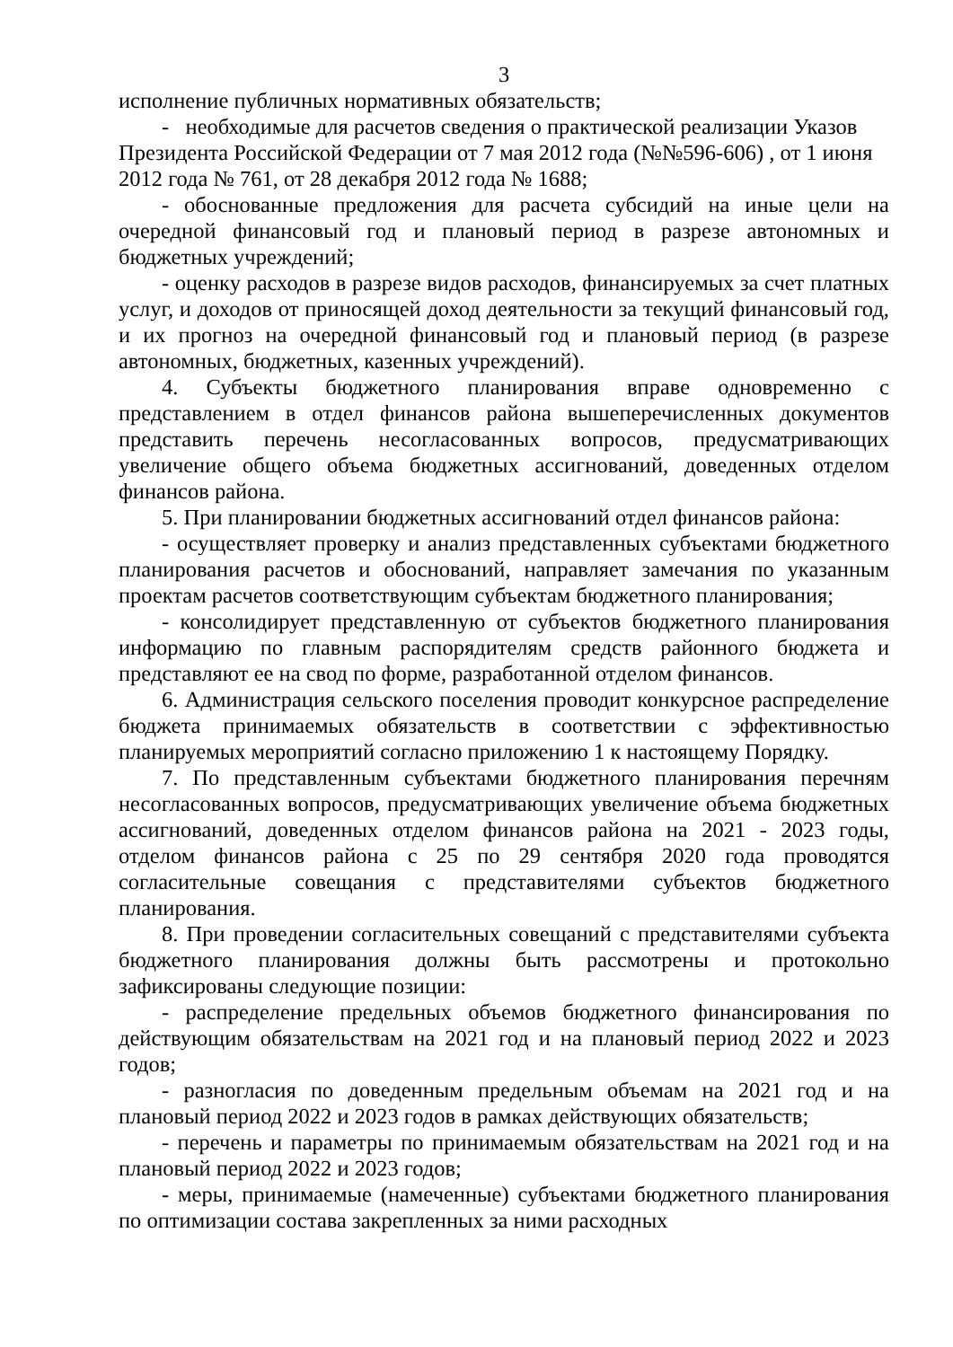3
исполнение публичных нормативных обязательств;
- необходимые для расчетов сведения о практической реализации Указов Президента Российской Федерации от 7 мая 2012 года (№№596-606) , от 1 июня 2012 года № 761, от 28 декабря 2012 года № 1688;
- обоснованные предложения для расчета субсидий на иные цели на очередной финансовый год и плановый период в разрезе автономных и бюджетных учреждений;
- оценку расходов в разрезе видов расходов, финансируемых за счет платных услуг, и доходов от приносящей доход деятельности за текущий финансовый год, и их прогноз на очередной финансовый год и плановый период (в разрезе автономных, бюджетных, казенных учреждений).
4. Субъекты бюджетного планирования вправе одновременно с представлением в отдел финансов района вышеперечисленных документов представить перечень несогласованных вопросов, предусматривающих увеличение общего объема бюджетных ассигнований, доведенных отделом финансов района.
5. При планировании бюджетных ассигнований отдел финансов района:
- осуществляет проверку и анализ представленных субъектами бюджетного планирования расчетов и обоснований, направляет замечания по указанным проектам расчетов соответствующим субъектам бюджетного планирования;
- консолидирует представленную от субъектов бюджетного планирования информацию по главным распорядителям средств районного бюджета и представляют ее на свод по форме, разработанной отделом финансов.
6. Администрация сельского поселения проводит конкурсное распределение бюджета принимаемых обязательств в соответствии с эффективностью планируемых мероприятий согласно приложению 1 к настоящему Порядку.
7. По представленным субъектами бюджетного планирования перечням несогласованных вопросов, предусматривающих увеличение объема бюджетных ассигнований, доведенных отделом финансов района на 2021 - 2023 годы, отделом финансов района с 25 по 29 сентября 2020 года проводятся согласительные совещания с представителями субъектов бюджетного планирования.
8. При проведении согласительных совещаний с представителями субъекта бюджетного планирования должны быть рассмотрены и протокольно зафиксированы следующие позиции:
- распределение предельных объемов бюджетного финансирования по действующим обязательствам на 2021 год и на плановый период 2022 и 2023 годов;
- разногласия по доведенным предельным объемам на 2021 год и на плановый период 2022 и 2023 годов в рамках действующих обязательств;
- перечень и параметры по принимаемым обязательствам на 2021 год и на плановый период 2022 и 2023 годов;
- меры, принимаемые (намеченные) субъектами бюджетного планирования по оптимизации состава закрепленных за ними расходных